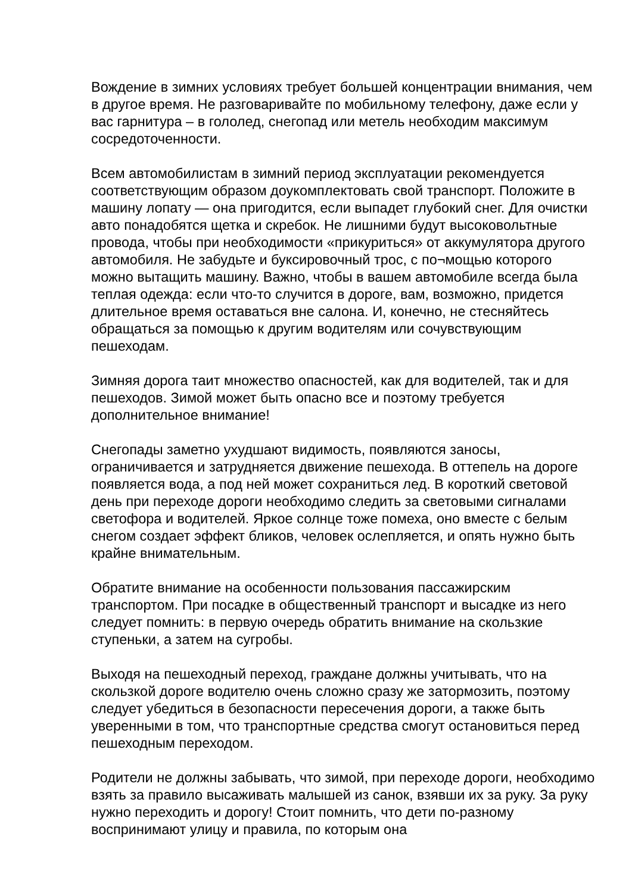Вождение в зимних условиях требует большей концентрации внимания, чем в другое время. Не разговаривайте по мобильному телефону, даже если у вас гарнитура – в гололед, снегопад или метель необходим максимум сосредоточенности.
Всем автомобилистам в зимний период эксплуатации рекомендуется соответствующим образом доукомплектовать свой транспорт. Положите в машину лопату — она пригодится, если выпадет глубокий снег. Для очистки авто понадобятся щетка и скребок. Не лишними будут высоковольтные провода, чтобы при необходимости «прикуриться» от аккумулятора другого автомобиля. Не забудьте и буксировочный трос, с по¬мощью которого можно вытащить машину. Важно, чтобы в вашем автомобиле всегда была теплая одежда: если что-то случится в дороге, вам, возможно, придется длительное время оставаться вне салона. И, конечно, не стесняйтесь обращаться за помощью к другим водителям или сочувствующим пешеходам.
Зимняя дорога таит множество опасностей, как для водителей, так и для пешеходов. Зимой может быть опасно все и поэтому требуется дополнительное внимание!
Снегопады заметно ухудшают видимость, появляются заносы, ограничивается и затрудняется движение пешехода. В оттепель на дороге появляется вода, а под ней может сохраниться лед. В короткий световой день при переходе дороги необходимо следить за световыми сигналами светофора и водителей. Яркое солнце тоже помеха, оно вместе с белым снегом создает эффект бликов, человек ослепляется, и опять нужно быть крайне внимательным.
Обратите внимание на особенности пользования пассажирским транспортом. При посадке в общественный транспорт и высадке из него следует помнить: в первую очередь обратить внимание на скользкие ступеньки, а затем на сугробы.
Выходя на пешеходный переход, граждане должны учитывать, что на скользкой дороге водителю очень сложно сразу же затормозить, поэтому следует убедиться в безопасности пересечения дороги, а также быть уверенными в том, что транспортные средства смогут остановиться перед пешеходным переходом.
Родители не должны забывать, что зимой, при переходе дороги, необходимо взять за правило высаживать малышей из санок, взявши их за руку. За руку нужно переходить и дорогу! Стоит помнить, что дети по-разному воспринимают улицу и правила, по которым она